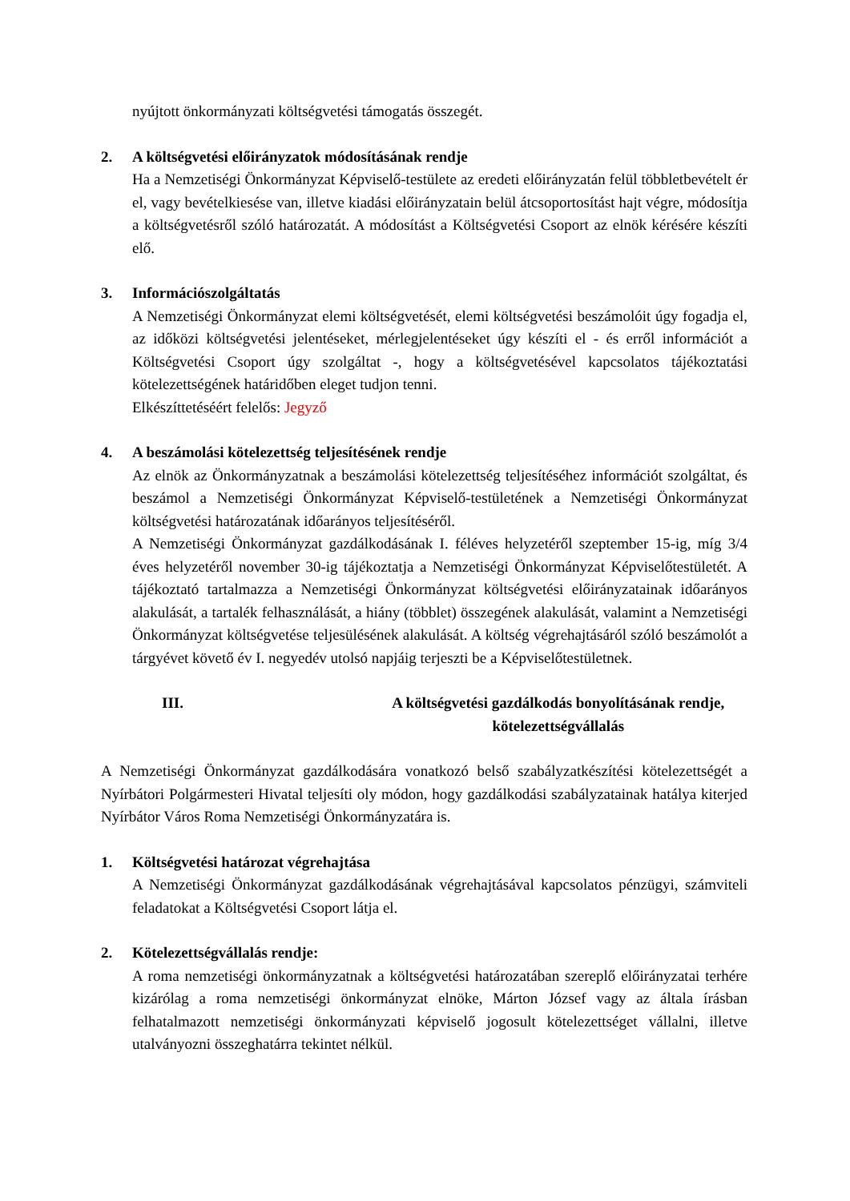nyújtott önkormányzati költségvetési támogatás összegét.
2. A költségvetési előirányzatok módosításának rendje
Ha a Nemzetiségi Önkormányzat Képviselő-testülete az eredeti előirányzatán felül többletbevételt ér el, vagy bevételkiesése van, illetve kiadási előirányzatain belül átcsoportosítást hajt végre, módosítja a költségvetésről szóló határozatát. A módosítást a Költségvetési Csoport az elnök kérésére készíti elő.
3. Információszolgáltatás
A Nemzetiségi Önkormányzat elemi költségvetését, elemi költségvetési beszámolóit úgy fogadja el, az időközi költségvetési jelentéseket, mérlegjelentéseket úgy készíti el - és erről információt a Költségvetési Csoport úgy szolgáltat -, hogy a költségvetésével kapcsolatos tájékoztatási kötelezettségének határidőben eleget tudjon tenni.
Elkészíttetéséért felelős: Jegyző
4. A beszámolási kötelezettség teljesítésének rendje
Az elnök az Önkormányzatnak a beszámolási kötelezettség teljesítéséhez információt szolgáltat, és beszámol a Nemzetiségi Önkormányzat Képviselő-testületének a Nemzetiségi Önkormányzat költségvetési határozatának időarányos teljesítéséről.
A Nemzetiségi Önkormányzat gazdálkodásának I. féléves helyzetéről szeptember 15-ig, míg 3/4 éves helyzetéről november 30-ig tájékoztatja a Nemzetiségi Önkormányzat Képviselőtestületét. A tájékoztató tartalmazza a Nemzetiségi Önkormányzat költségvetési előirányzatainak időarányos alakulását, a tartalék felhasználását, a hiány (többlet) összegének alakulását, valamint a Nemzetiségi Önkormányzat költségvetése teljesülésének alakulását. A költség végrehajtásáról szóló beszámolót a tárgyévet követő év I. negyedév utolsó napjáig terjeszti be a Képviselőtestületnek.
III. A költségvetési gazdálkodás bonyolításának rendje,
kötelezettségvállalás
A Nemzetiségi Önkormányzat gazdálkodására vonatkozó belső szabályzatkészítési kötelezettségét a Nyírbátori Polgármesteri Hivatal teljesíti oly módon, hogy gazdálkodási szabályzatainak hatálya kiterjed Nyírbátor Város Roma Nemzetiségi Önkormányzatára is.
1. Költségvetési határozat végrehajtása
A Nemzetiségi Önkormányzat gazdálkodásának végrehajtásával kapcsolatos pénzügyi, számviteli feladatokat a Költségvetési Csoport látja el.
2. Kötelezettségvállalás rendje:
A roma nemzetiségi önkormányzatnak a költségvetési határozatában szereplő előirányzatai terhére kizárólag a roma nemzetiségi önkormányzat elnöke, Márton József vagy az általa írásban felhatalmazott nemzetiségi önkormányzati képviselő jogosult kötelezettséget vállalni, illetve utalványozni összeghatárra tekintet nélkül.